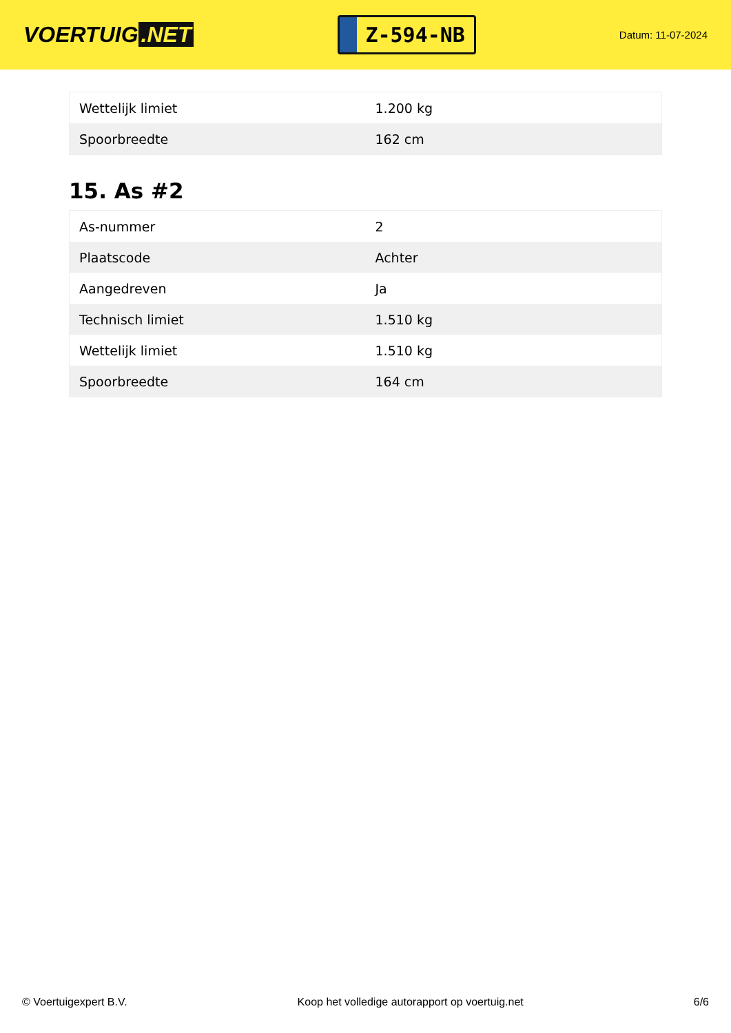VOERTUIG.NET
Z-594-NB
Datum: 11-07-2024
| Wettelijk limiet | 1.200 kg |
| Spoorbreedte | 162 cm |
15. As #2
| As-nummer | 2 |
| Plaatscode | Achter |
| Aangedreven | Ja |
| Technisch limiet | 1.510 kg |
| Wettelijk limiet | 1.510 kg |
| Spoorbreedte | 164 cm |
© Voertuigexpert B.V. Koop het volledige autorapport op voertuig.net 6/6